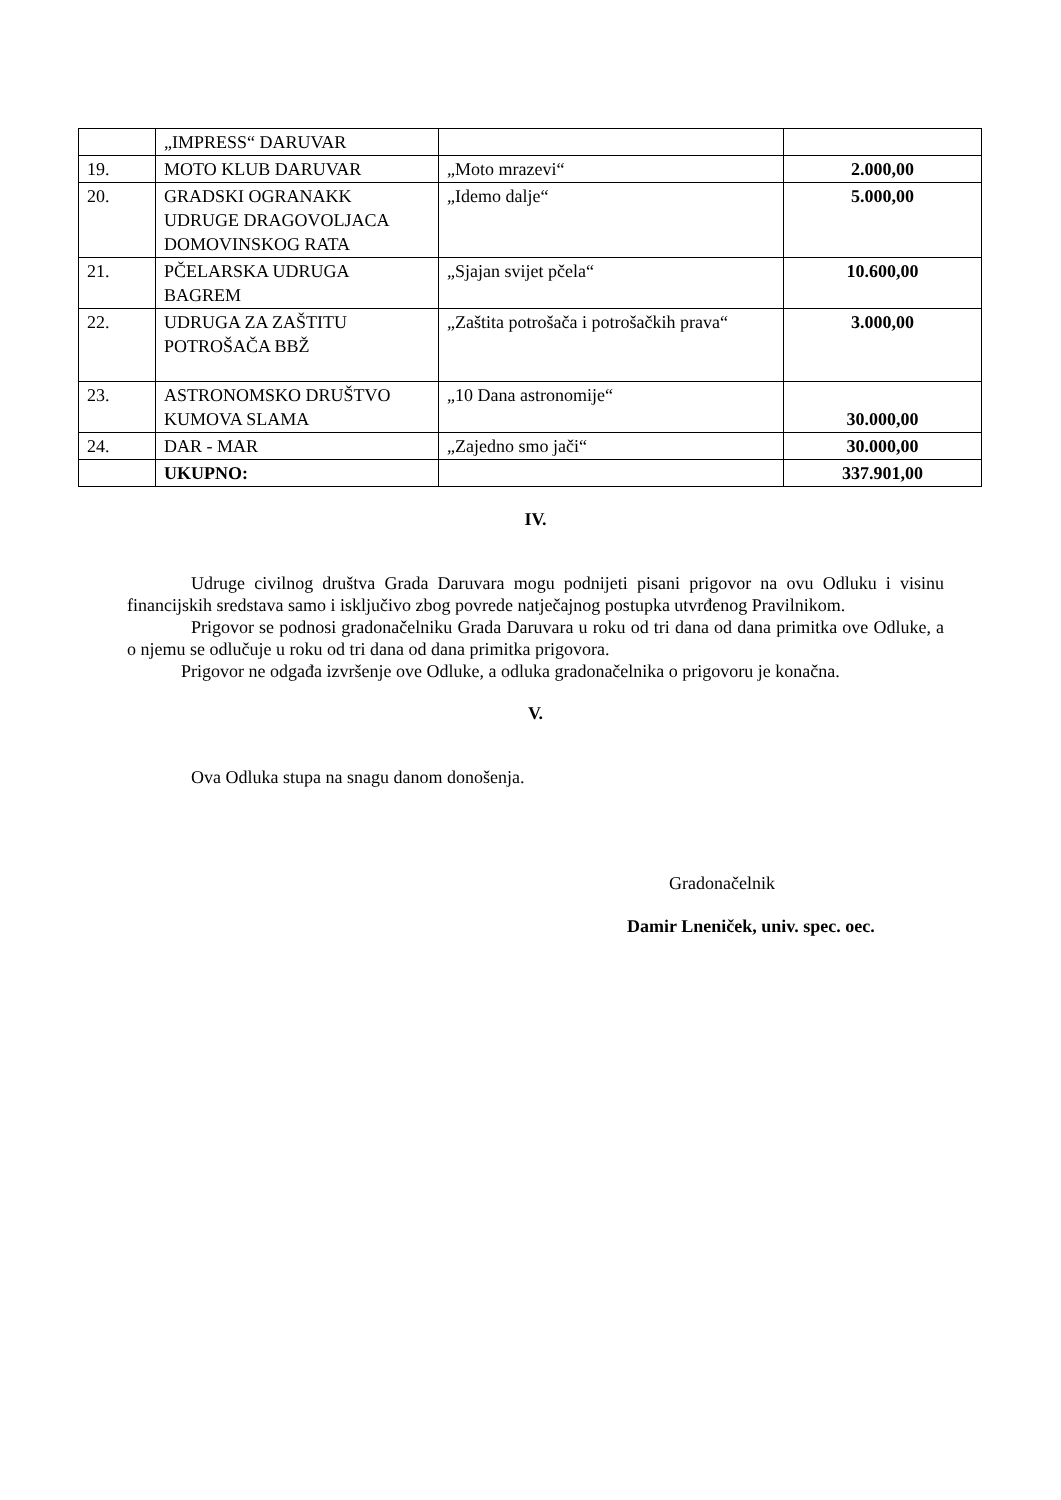| | „IMPRESS“ DARUVAR | | |
| 19. | MOTO KLUB DARUVAR | „Moto mrazevi“ | 2.000,00 |
| 20. | GRADSKI OGRANAKK UDRUGE DRAGOVOLJACA DOMOVINSKOG RATA | „Idemo dalje“ | 5.000,00 |
| 21. | PČELARSKA UDRUGA BAGREM | „Sjajan svijet pčela“ | 10.600,00 |
| 22. | UDRUGA ZA ZAŠTITU POTROŠAČA BBŽ | „Zaštita potrošača i potrošačkih prava“ | 3.000,00 |
| 23. | ASTRONOMSKO DRUŠTVO KUMOVA SLAMA | „10 Dana astronomije“ | 30.000,00 |
| 24. | DAR - MAR | „Zajedno smo jači“ | 30.000,00 |
| | UKUPNO: | | 337.901,00 |
IV.
Udruge civilnog društva Grada Daruvara mogu podnijeti pisani prigovor na ovu Odluku i visinu financijskih sredstava samo i isključivo zbog povrede natječajnog postupka utvrđenog Pravilnikom.
Prigovor se podnosi gradonačelniku Grada Daruvara u roku od tri dana od dana primitka ove Odluke, a o njemu se odlučuje u roku od tri dana od dana primitka prigovora.
Prigovor ne odgađa izvršenje ove Odluke, a odluka gradonačelnika o prigovoru je konačna.
V.
Ova Odluka stupa na snagu danom donošenja.
Gradonačelnik
Damir Lneniček, univ. spec. oec.